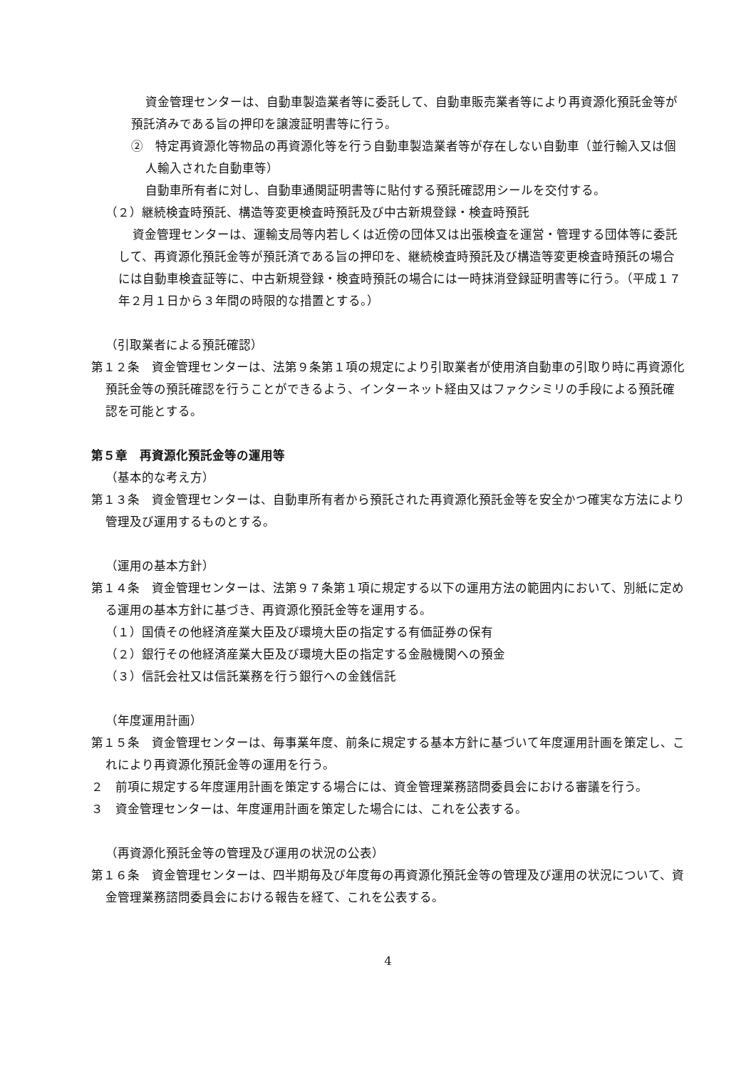資金管理センターは、自動車製造業者等に委託して、自動車販売業者等により再資源化預託金等が預託済みである旨の押印を譲渡証明書等に行う。
②　特定再資源化等物品の再資源化等を行う自動車製造業者等が存在しない自動車（並行輸入又は個人輸入された自動車等）
自動車所有者に対し、自動車通関証明書等に貼付する預託確認用シールを交付する。
（２）継続検査時預託、構造等変更検査時預託及び中古新規登録・検査時預託
資金管理センターは、運輸支局等内若しくは近傍の団体又は出張検査を運営・管理する団体等に委託して、再資源化預託金等が預託済である旨の押印を、継続検査時預託及び構造等変更検査時預託の場合には自動車検査証等に、中古新規登録・検査時預託の場合には一時抹消登録証明書等に行う。（平成１７年２月１日から３年間の時限的な措置とする。）
（引取業者による預託確認）
第１２条　資金管理センターは、法第９条第１項の規定により引取業者が使用済自動車の引取り時に再資源化預託金等の預託確認を行うことができるよう、インターネット経由又はファクシミリの手段による預託確認を可能とする。
第５章　再資源化預託金等の運用等
（基本的な考え方）
第１３条　資金管理センターは、自動車所有者から預託された再資源化預託金等を安全かつ確実な方法により管理及び運用するものとする。
（運用の基本方針）
第１４条　資金管理センターは、法第９７条第１項に規定する以下の運用方法の範囲内において、別紙に定める運用の基本方針に基づき、再資源化預託金等を運用する。
（１）国債その他経済産業大臣及び環境大臣の指定する有価証券の保有
（２）銀行その他経済産業大臣及び環境大臣の指定する金融機関への預金
（３）信託会社又は信託業務を行う銀行への金銭信託
（年度運用計画）
第１５条　資金管理センターは、毎事業年度、前条に規定する基本方針に基づいて年度運用計画を策定し、これにより再資源化預託金等の運用を行う。
２　前項に規定する年度運用計画を策定する場合には、資金管理業務諮問委員会における審議を行う。
３　資金管理センターは、年度運用計画を策定した場合には、これを公表する。
（再資源化預託金等の管理及び運用の状況の公表）
第１６条　資金管理センターは、四半期毎及び年度毎の再資源化預託金等の管理及び運用の状況について、資金管理業務諮問委員会における報告を経て、これを公表する。
4